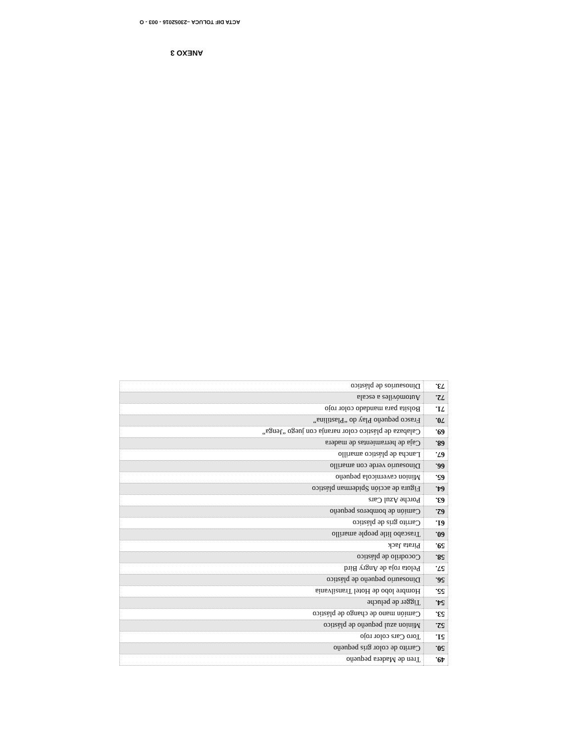| 49. | Tren de Madera pequeño |
| 50. | Carrito de color gris pequeño |
| 51. | Toro Cars color rojo |
| 52. | Minion azul pequeño de plástico |
| 53. | Camión mano de chango de plástico |
| 54. | Tigger de peluche |
| 55. | Hombre lobo de Hotel Transilvania |
| 56. | Dinosaurio pequeño de plástico |
| 57. | Pelota roja de Angry Bird |
| 58. | Cocodrilo de plástico |
| 59. | Pirata Jack |
| 60. | Trascabo litle people amarillo |
| 61. | Carrito gris de plástico |
| 62. | Camión de bomberos pequeño |
| 63. | Porche Azul Cars |
| 64. | Figura de acción Spiderman plástico |
| 65. | Minion cavernícola pequeño |
| 66. | Dinosaurio verde con amarillo |
| 67. | Lancha de plástico amarillo |
| 68. | Caja de herramientas de madera |
| 69. | Calabaza de plástico color naranja con juego “Jenga” |
| 70. | Frasco pequeño Play do “Plastilina” |
| 71. | Bolsita para mandado color rojo |
| 72. | Automóviles a escala |
| 73. | Dinosaurios de plástico |
ANEXO 3
ACTA DIF TOLUCA –23052016 - 003 - O